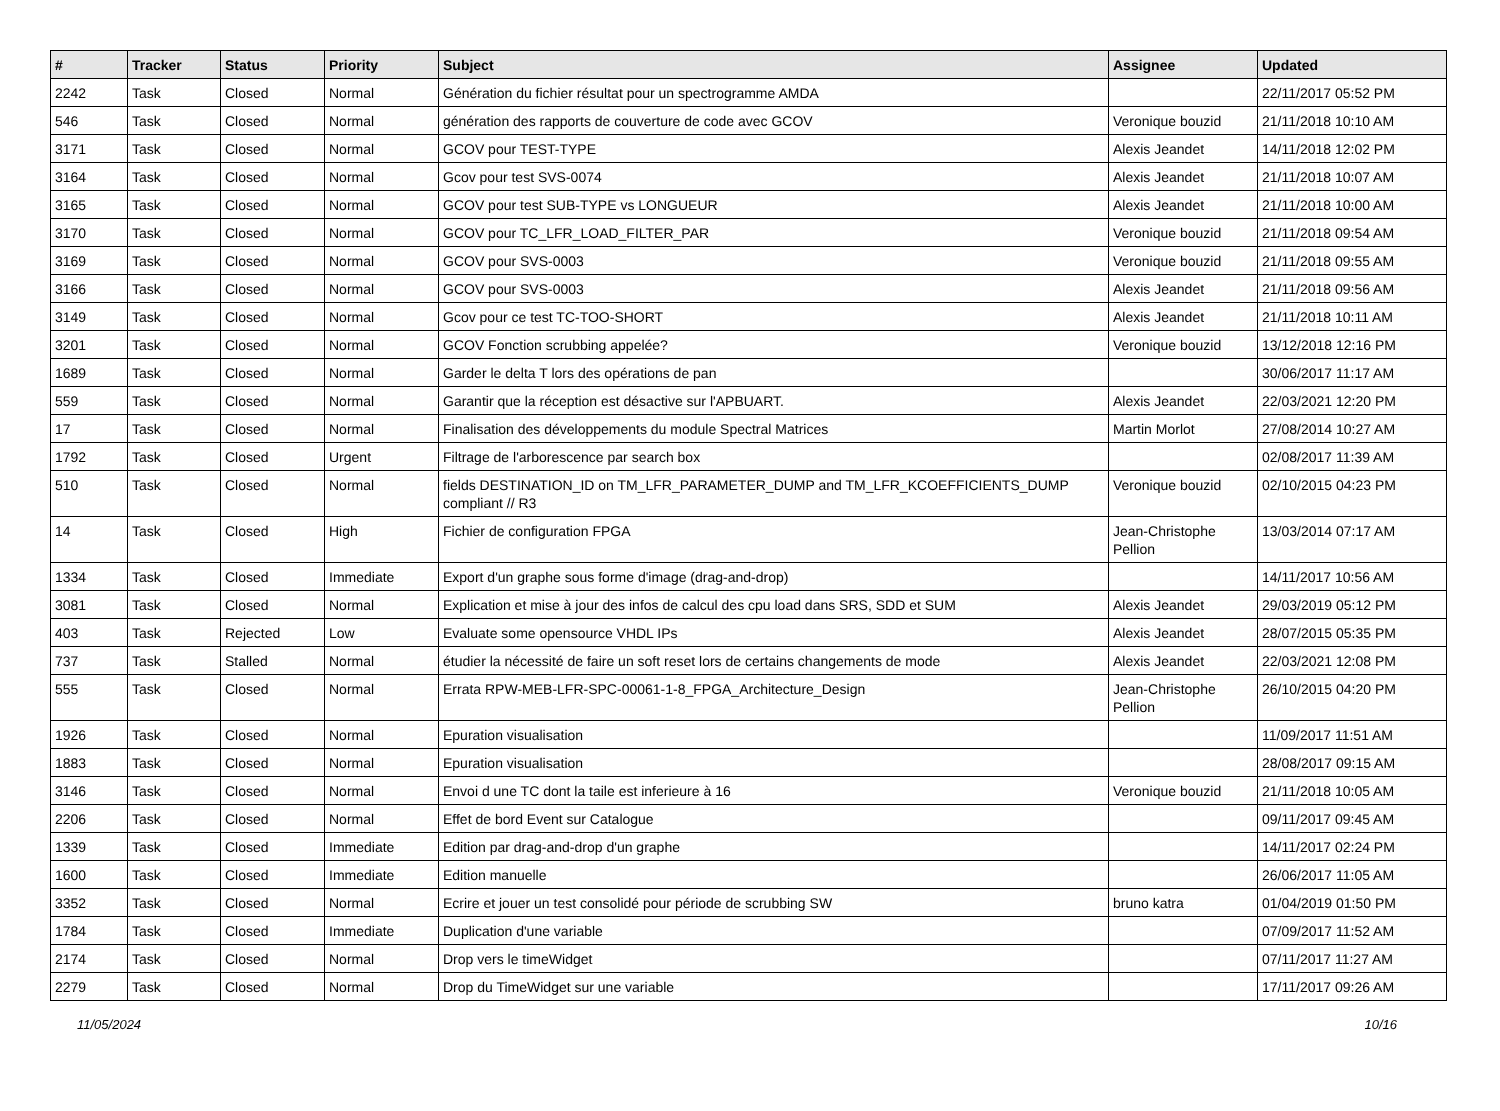| # | Tracker | Status | Priority | Subject | Assignee | Updated |
| --- | --- | --- | --- | --- | --- | --- |
| 2242 | Task | Closed | Normal | Génération du fichier résultat pour un spectrogramme AMDA | | 22/11/2017 05:52 PM |
| 546 | Task | Closed | Normal | génération des rapports de couverture de code avec GCOV | Veronique bouzid | 21/11/2018 10:10 AM |
| 3171 | Task | Closed | Normal | GCOV pour TEST-TYPE | Alexis Jeandet | 14/11/2018 12:02 PM |
| 3164 | Task | Closed | Normal | Gcov pour test SVS-0074 | Alexis Jeandet | 21/11/2018 10:07 AM |
| 3165 | Task | Closed | Normal | GCOV pour test SUB-TYPE vs LONGUEUR | Alexis Jeandet | 21/11/2018 10:00 AM |
| 3170 | Task | Closed | Normal | GCOV pour TC_LFR_LOAD_FILTER_PAR | Veronique bouzid | 21/11/2018 09:54 AM |
| 3169 | Task | Closed | Normal | GCOV pour SVS-0003 | Veronique bouzid | 21/11/2018 09:55 AM |
| 3166 | Task | Closed | Normal | GCOV pour SVS-0003 | Alexis Jeandet | 21/11/2018 09:56 AM |
| 3149 | Task | Closed | Normal | Gcov pour ce test TC-TOO-SHORT | Alexis Jeandet | 21/11/2018 10:11 AM |
| 3201 | Task | Closed | Normal | GCOV Fonction scrubbing appelée? | Veronique bouzid | 13/12/2018 12:16 PM |
| 1689 | Task | Closed | Normal | Garder le delta T lors des opérations de pan | | 30/06/2017 11:17 AM |
| 559 | Task | Closed | Normal | Garantir que la réception est désactive sur l'APBUART. | Alexis Jeandet | 22/03/2021 12:20 PM |
| 17 | Task | Closed | Normal | Finalisation des développements du module Spectral Matrices | Martin Morlot | 27/08/2014 10:27 AM |
| 1792 | Task | Closed | Urgent | Filtrage de l'arborescence par search box | | 02/08/2017 11:39 AM |
| 510 | Task | Closed | Normal | fields DESTINATION_ID on TM_LFR_PARAMETER_DUMP and TM_LFR_KCOEFFICIENTS_DUMP compliant // R3 | Veronique bouzid | 02/10/2015 04:23 PM |
| 14 | Task | Closed | High | Fichier de configuration FPGA | Jean-Christophe Pellion | 13/03/2014 07:17 AM |
| 1334 | Task | Closed | Immediate | Export d'un graphe sous forme d'image (drag-and-drop) | | 14/11/2017 10:56 AM |
| 3081 | Task | Closed | Normal | Explication et mise à jour des infos de calcul des cpu load dans SRS, SDD et SUM | Alexis Jeandet | 29/03/2019 05:12 PM |
| 403 | Task | Rejected | Low | Evaluate some opensource VHDL IPs | Alexis Jeandet | 28/07/2015 05:35 PM |
| 737 | Task | Stalled | Normal | étudier la nécessité de faire un soft reset lors de certains changements de mode | Alexis Jeandet | 22/03/2021 12:08 PM |
| 555 | Task | Closed | Normal | Errata RPW-MEB-LFR-SPC-00061-1-8_FPGA_Architecture_Design | Jean-Christophe Pellion | 26/10/2015 04:20 PM |
| 1926 | Task | Closed | Normal | Epuration visualisation | | 11/09/2017 11:51 AM |
| 1883 | Task | Closed | Normal | Epuration visualisation | | 28/08/2017 09:15 AM |
| 3146 | Task | Closed | Normal | Envoi d une TC dont la taile est inferieure à 16 | Veronique bouzid | 21/11/2018 10:05 AM |
| 2206 | Task | Closed | Normal | Effet de bord Event sur Catalogue | | 09/11/2017 09:45 AM |
| 1339 | Task | Closed | Immediate | Edition par drag-and-drop d'un graphe | | 14/11/2017 02:24 PM |
| 1600 | Task | Closed | Immediate | Edition manuelle | | 26/06/2017 11:05 AM |
| 3352 | Task | Closed | Normal | Ecrire et jouer un test consolidé pour période de scrubbing SW | bruno katra | 01/04/2019 01:50 PM |
| 1784 | Task | Closed | Immediate | Duplication d'une variable | | 07/09/2017 11:52 AM |
| 2174 | Task | Closed | Normal | Drop vers le timeWidget | | 07/11/2017 11:27 AM |
| 2279 | Task | Closed | Normal | Drop du TimeWidget sur une variable | | 17/11/2017 09:26 AM |
11/05/2024 10/16